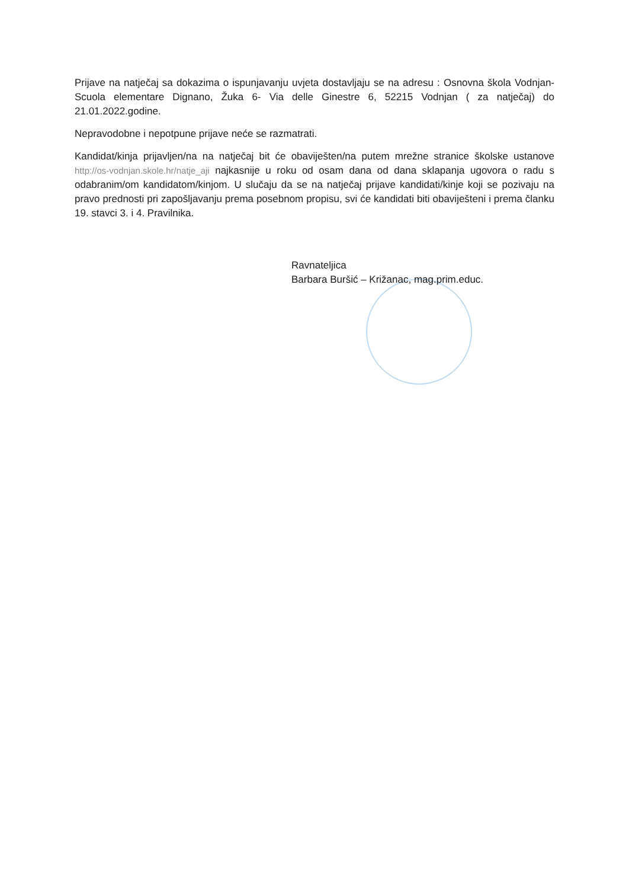Prijave na natječaj sa dokazima o ispunjavanju uvjeta dostavljaju se na adresu : Osnovna škola Vodnjan-Scuola elementare Dignano, Žuka 6- Via delle Ginestre 6, 52215 Vodnjan ( za natječaj) do 21.01.2022.godine.
Nepravodobne i nepotpune prijave neće se razmatrati.
Kandidat/kinja prijavljen/na na natječaj bit će obaviješten/na putem mrežne stranice školske ustanove http://os-vodnjan.skole.hr/natje_aji najkasnije u roku od osam dana od dana sklapanja ugovora o radu s odabranim/om kandidatom/kinjom. U slučaju da se na natječaj prijave kandidati/kinje koji se pozivaju na pravo prednosti pri zapošljavanju prema posebnom propisu, svi će kandidati biti obaviješteni i prema članku 19. stavci 3. i 4. Pravilnika.
Ravnateljica
Barbara Buršić – Križanac, mag.prim.educ.